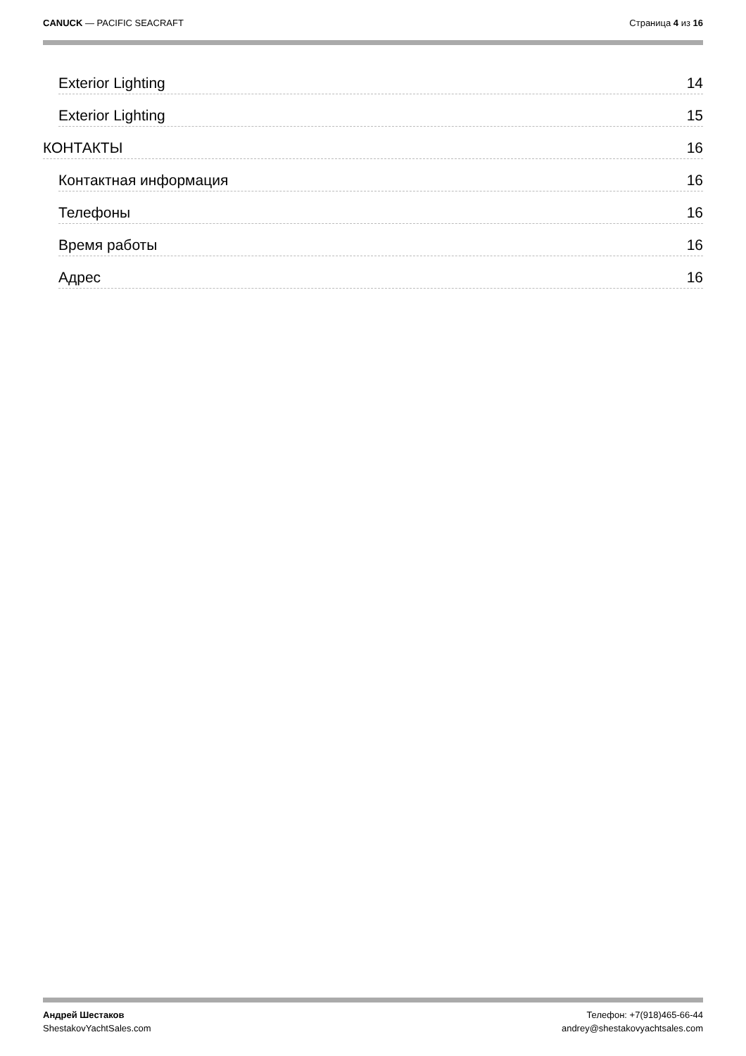CANUCK — PACIFIC SEACRAFT Страница 4 из 16
Exterior Lighting 14
Exterior Lighting 15
КОНТАКТЫ 16
Контактная информация 16
Телефоны 16
Время работы 16
Адрес 16
Андрей Шестаков
ShestakovYachtSales.com
Телефон: +7(918)465-66-44
andrey@shestakovyachtsales.com